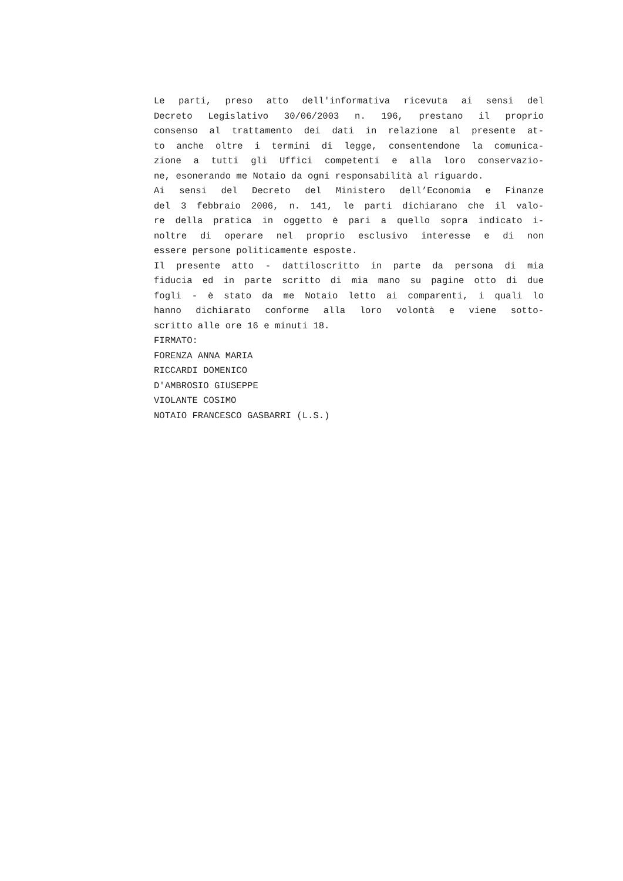Le parti, preso atto dell'informativa ricevuta ai sensi del
Decreto Legislativo 30/06/2003 n. 196, prestano il proprio
consenso al trattamento dei dati in relazione al presente at-
to anche oltre i termini di legge, consentendone la comunica-
zione a tutti gli Uffici competenti e alla loro conservazio-
ne, esonerando me Notaio da ogni responsabilità al riguardo.
Ai sensi del Decreto del Ministero dell’Economia e Finanze
del 3 febbraio 2006, n. 141, le parti dichiarano che il valo-
re della pratica in oggetto è pari a quello sopra indicato i-
noltre di operare nel proprio esclusivo interesse e di non
essere persone politicamente esposte.
Il presente atto - dattiloscritto in parte da persona di mia
fiducia ed in parte scritto di mia mano su pagine otto di due
fogli - è stato da me Notaio letto ai comparenti, i quali lo
hanno dichiarato conforme alla loro volontà e viene sotto-
scritto alle ore 16 e minuti 18.
FIRMATO:
FORENZA ANNA MARIA
RICCARDI DOMENICO
D'AMBROSIO GIUSEPPE
VIOLANTE COSIMO
NOTAIO FRANCESCO GASBARRI (L.S.)